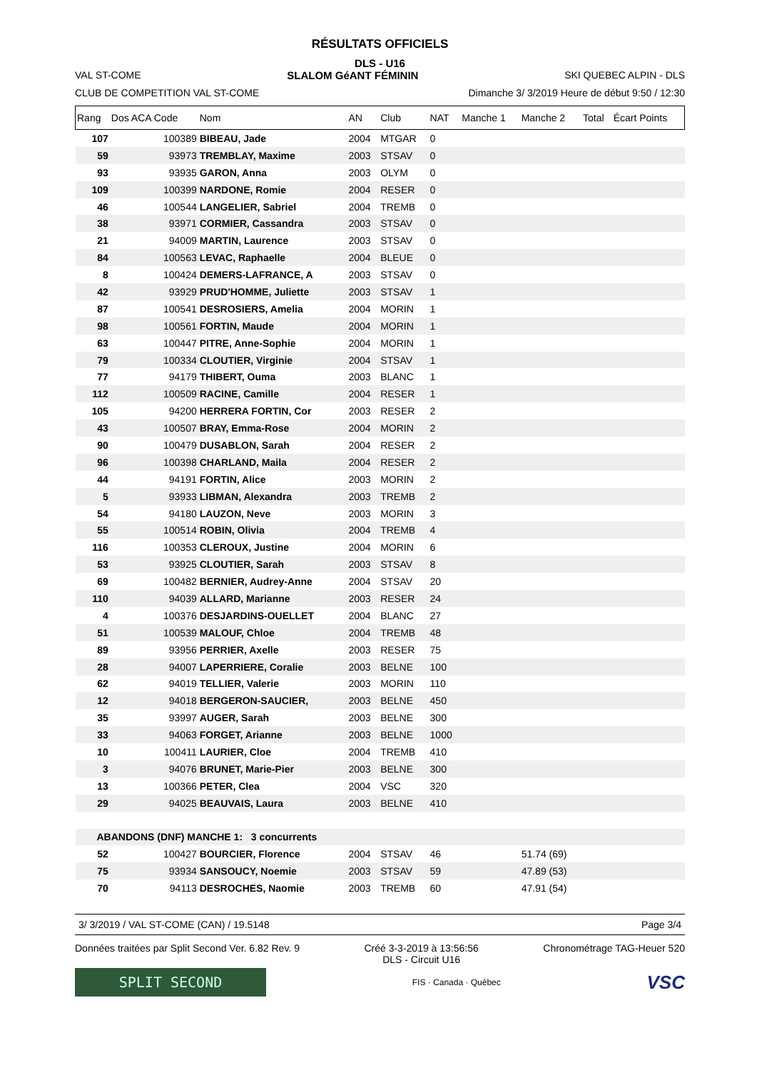RÉSULTATS OFFICIELS
DLS - U16
VAL ST-COME SLALOM GéANT FÉMININ SKI QUEBEC ALPIN - DLS
CLUB DE COMPETITION VAL ST-COME Dimanche 3/ 3/2019 Heure de début 9:50 / 12:30
| Rang | Dos ACA Code | Nom | AN | Club | NAT | Manche 1 | Manche 2 | Total | Écart Points |
| --- | --- | --- | --- | --- | --- | --- | --- | --- | --- |
| 107 | 100389 | BIBEAU, Jade | 2004 | MTGAR | 0 | | | | |
| 59 | 93973 | TREMBLAY, Maxime | 2003 | STSAV | 0 | | | | |
| 93 | 93935 | GARON, Anna | 2003 | OLYM | 0 | | | | |
| 109 | 100399 | NARDONE, Romie | 2004 | RESER | 0 | | | | |
| 46 | 100544 | LANGELIER, Sabriel | 2004 | TREMB | 0 | | | | |
| 38 | 93971 | CORMIER, Cassandra | 2003 | STSAV | 0 | | | | |
| 21 | 94009 | MARTIN, Laurence | 2003 | STSAV | 0 | | | | |
| 84 | 100563 | LEVAC, Raphaelle | 2004 | BLEUE | 0 | | | | |
| 8 | 100424 | DEMERS-LAFRANCE, A | 2003 | STSAV | 0 | | | | |
| 42 | 93929 | PRUD'HOMME, Juliette | 2003 | STSAV | 1 | | | | |
| 87 | 100541 | DESROSIERS, Amelia | 2004 | MORIN | 1 | | | | |
| 98 | 100561 | FORTIN, Maude | 2004 | MORIN | 1 | | | | |
| 63 | 100447 | PITRE, Anne-Sophie | 2004 | MORIN | 1 | | | | |
| 79 | 100334 | CLOUTIER, Virginie | 2004 | STSAV | 1 | | | | |
| 77 | 94179 | THIBERT, Ouma | 2003 | BLANC | 1 | | | | |
| 112 | 100509 | RACINE, Camille | 2004 | RESER | 1 | | | | |
| 105 | 94200 | HERRERA FORTIN, Cor | 2003 | RESER | 2 | | | | |
| 43 | 100507 | BRAY, Emma-Rose | 2004 | MORIN | 2 | | | | |
| 90 | 100479 | DUSABLON, Sarah | 2004 | RESER | 2 | | | | |
| 96 | 100398 | CHARLAND, Maila | 2004 | RESER | 2 | | | | |
| 44 | 94191 | FORTIN, Alice | 2003 | MORIN | 2 | | | | |
| 5 | 93933 | LIBMAN, Alexandra | 2003 | TREMB | 2 | | | | |
| 54 | 94180 | LAUZON, Neve | 2003 | MORIN | 3 | | | | |
| 55 | 100514 | ROBIN, Olivia | 2004 | TREMB | 4 | | | | |
| 116 | 100353 | CLEROUX, Justine | 2004 | MORIN | 6 | | | | |
| 53 | 93925 | CLOUTIER, Sarah | 2003 | STSAV | 8 | | | | |
| 69 | 100482 | BERNIER, Audrey-Anne | 2004 | STSAV | 20 | | | | |
| 110 | 94039 | ALLARD, Marianne | 2003 | RESER | 24 | | | | |
| 4 | 100376 | DESJARDINS-OUELLET | 2004 | BLANC | 27 | | | | |
| 51 | 100539 | MALOUF, Chloe | 2004 | TREMB | 48 | | | | |
| 89 | 93956 | PERRIER, Axelle | 2003 | RESER | 75 | | | | |
| 28 | 94007 | LAPERRIERE, Coralie | 2003 | BELNE | 100 | | | | |
| 62 | 94019 | TELLIER, Valerie | 2003 | MORIN | 110 | | | | |
| 12 | 94018 | BERGERON-SAUCIER, | 2003 | BELNE | 450 | | | | |
| 35 | 93997 | AUGER, Sarah | 2003 | BELNE | 300 | | | | |
| 33 | 94063 | FORGET, Arianne | 2003 | BELNE | 1000 | | | | |
| 10 | 100411 | LAURIER, Cloe | 2004 | TREMB | 410 | | | | |
| 3 | 94076 | BRUNET, Marie-Pier | 2003 | BELNE | 300 | | | | |
| 13 | 100366 | PETER, Clea | 2004 | VSC | 320 | | | | |
| 29 | 94025 | BEAUVAIS, Laura | 2003 | BELNE | 410 | | | | |
| ABANDONS (DNF) MANCHE 1: 3 concurrents | | | | | | | | | |
| 52 | 100427 | BOURCIER, Florence | 2004 | STSAV | 46 | | 51.74 (69) | | |
| 75 | 93934 | SANSOUCY, Noemie | 2003 | STSAV | 59 | | 47.89 (53) | | |
| 70 | 94113 | DESROCHES, Naomie | 2003 | TREMB | 60 | | 47.91 (54) | | |
3/ 3/2019 / VAL ST-COME (CAN) / 19.5148 Page 3/4
Données traitées par Split Second Ver. 6.82 Rev. 9 Créé 3-3-2019 à 13:56:56
DLS - Circuit U16 Chronométrage TAG-Heuer 520
SPLIT SECOND
FIS · Canada · Québec
VSC